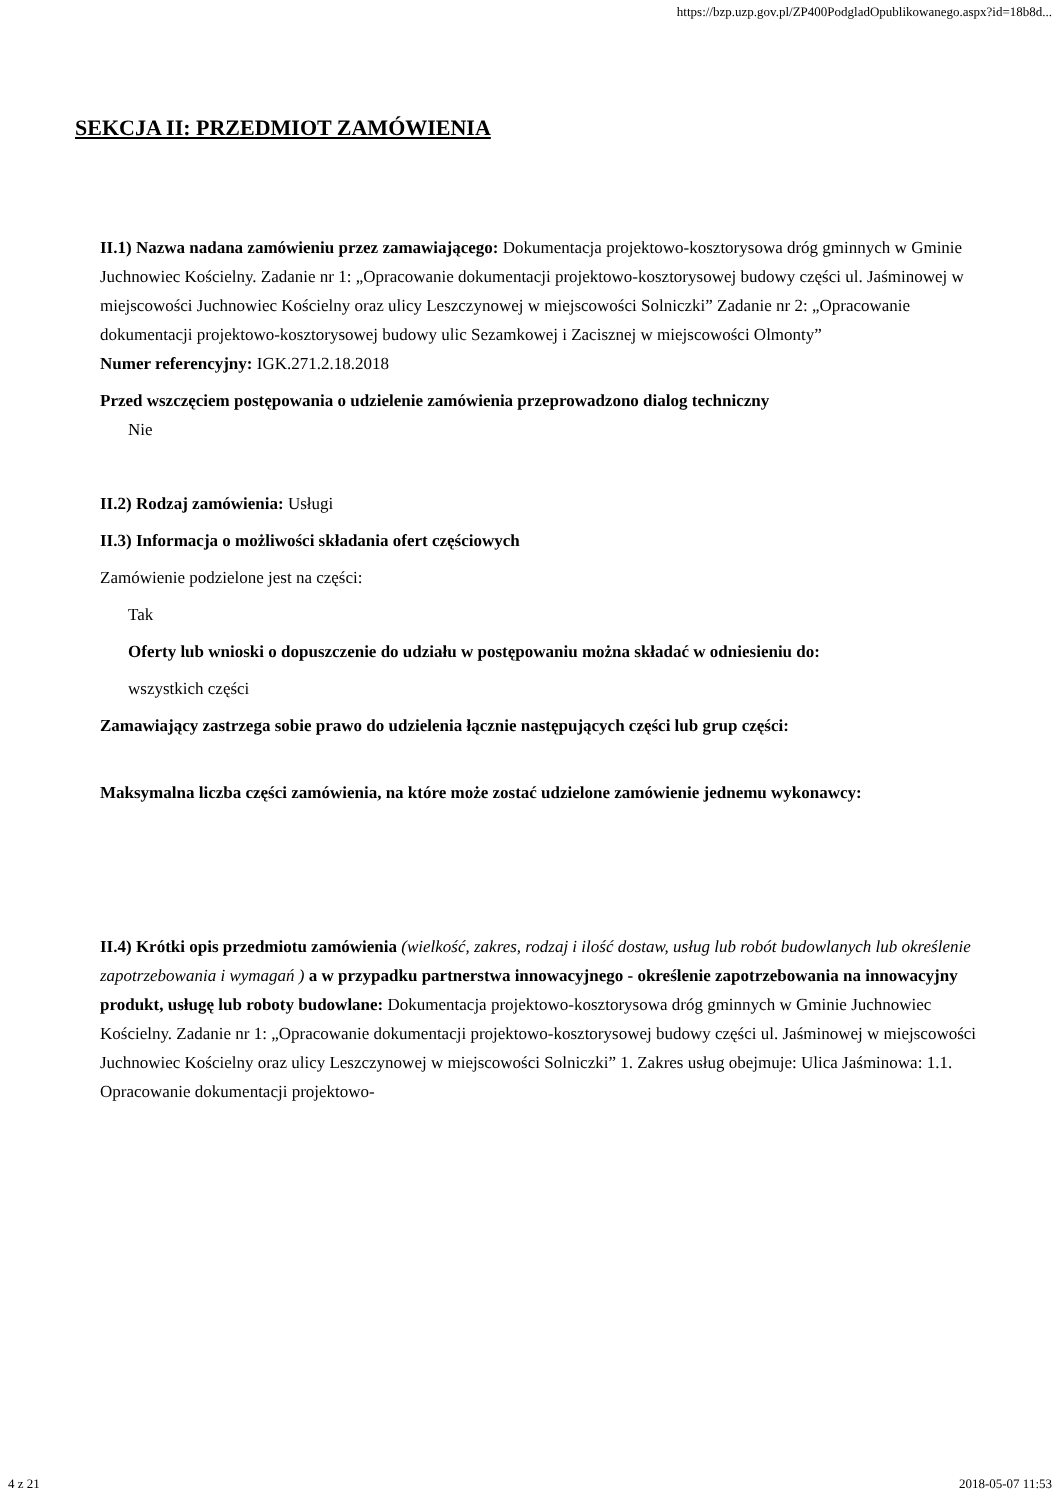https://bzp.uzp.gov.pl/ZP400PodgladOpublikowanego.aspx?id=18b8d...
SEKCJA II: PRZEDMIOT ZAMÓWIENIA
II.1) Nazwa nadana zamówieniu przez zamawiającego: Dokumentacja projektowo-kosztorysowa dróg gminnych w Gminie Juchnowiec Kościelny. Zadanie nr 1: „Opracowanie dokumentacji projektowo-kosztorysowej budowy części ul. Jaśminowej w miejscowości Juchnowiec Kościelny oraz ulicy Leszczynowej w miejscowości Solniczki” Zadanie nr 2: „Opracowanie dokumentacji projektowo-kosztorysowej budowy ulic Sezamkowej i Zacisznej w miejscowości Olmonty”
Numer referencyjny: IGK.271.2.18.2018
Przed wszczęciem postępowania o udzielenie zamówienia przeprowadzono dialog techniczny
Nie
II.2) Rodzaj zamówienia: Usługi
II.3) Informacja o możliwości składania ofert częściowych
Zamówienie podzielone jest na części:
Tak
Oferty lub wnioski o dopuszczenie do udziału w postępowaniu można składać w odniesieniu do:
wszystkich części
Zamawiający zastrzega sobie prawo do udzielenia łącznie następujących części lub grup części:
Maksymalna liczba części zamówienia, na które może zostać udzielone zamówienie jednemu wykonawcy:
II.4) Krótki opis przedmiotu zamówienia (wielkość, zakres, rodzaj i ilość dostaw, usług lub robót budowlanych lub określenie zapotrzebowania i wymagań ) a w przypadku partnerstwa innowacyjnego - określenie zapotrzebowania na innowacyjny produkt, usługę lub roboty budowlane: Dokumentacja projektowo-kosztorysowa dróg gminnych w Gminie Juchnowiec Kościelny. Zadanie nr 1: „Opracowanie dokumentacji projektowo-kosztorysowej budowy części ul. Jaśminowej w miejscowości Juchnowiec Kościelny oraz ulicy Leszczynowej w miejscowości Solniczki” 1. Zakres usług obejmuje: Ulica Jaśminowa: 1.1. Opracowanie dokumentacji projektowo-
4 z 21 2018-05-07 11:53